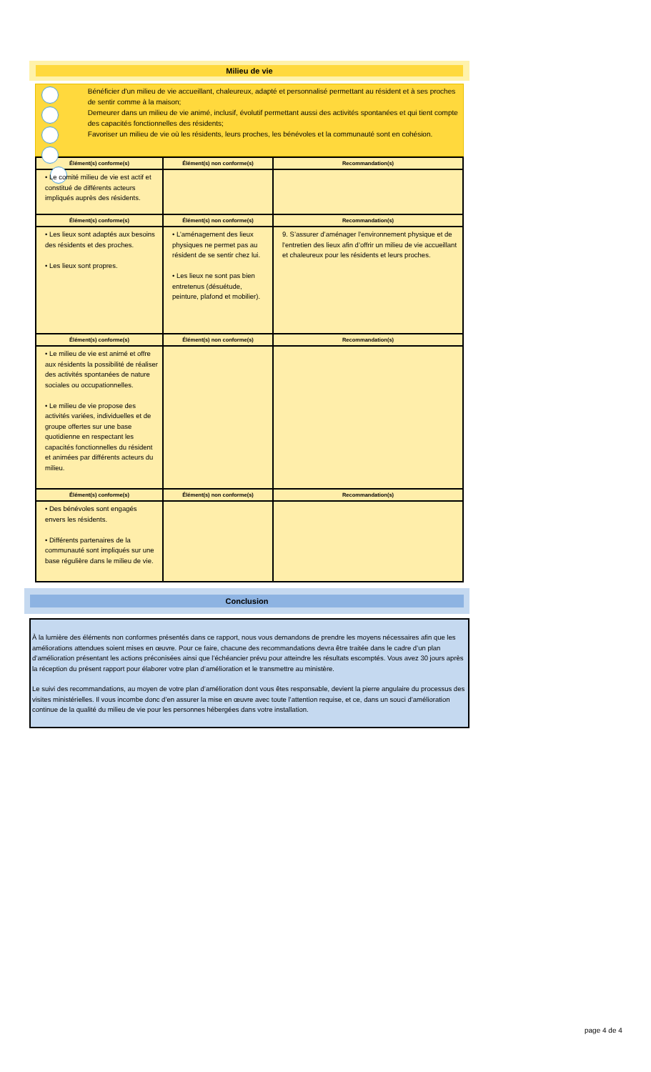Milieu de vie
Bénéficier d'un milieu de vie accueillant, chaleureux, adapté et personnalisé permettant au résident et à ses proches de sentir comme à la maison;
Demeurer dans un milieu de vie animé, inclusif, évolutif permettant aussi des activités spontanées et qui tient compte des capacités fonctionnelles des résidents;
Favoriser un milieu de vie où les résidents, leurs proches, les bénévoles et la communauté sont en cohésion.
| Élément(s) conforme(s) | Élément(s) non conforme(s) | Recommandation(s) |
| --- | --- | --- |
| • Le comité milieu de vie est actif et constitué de différents acteurs impliqués auprès des résidents. | | |
| Élément(s) conforme(s) | Élément(s) non conforme(s) | Recommandation(s) |
| • Les lieux sont adaptés aux besoins des résidents et des proches. • Les lieux sont propres. | • L’aménagement des lieux physiques ne permet pas au résident de se sentir chez lui. • Les lieux ne sont pas bien entretenus (désuétude, peinture, plafond et mobilier). | 9. S’assurer d’aménager l’environnement physique et de l'entretien des lieux afin d’offrir un milieu de vie accueillant et chaleureux pour les résidents et leurs proches. |
| Élément(s) conforme(s) | Élément(s) non conforme(s) | Recommandation(s) |
| • Le milieu de vie est animé et offre aux résidents la possibilité de réaliser des activités spontanées de nature sociales ou occupationnelles. • Le milieu de vie propose des activités variées, individuelles et de groupe offertes sur une base quotidienne en respectant les capacités fonctionnelles du résident et animées par différents acteurs du milieu. | | |
| Élément(s) conforme(s) | Élément(s) non conforme(s) | Recommandation(s) |
| • Des bénévoles sont engagés envers les résidents. • Différents partenaires de la communauté sont impliqués sur une base régulière dans le milieu de vie. | | |
Conclusion
À la lumière des éléments non conformes présentés dans ce rapport, nous vous demandons de prendre les moyens nécessaires afin que les améliorations attendues soient mises en œuvre. Pour ce faire, chacune des recommandations devra être traitée dans le cadre d’un plan d’amélioration présentant les actions préconisées ainsi que l’échéancier prévu pour atteindre les résultats escomptés. Vous avez 30 jours après la réception du présent rapport pour élaborer votre plan d’amélioration et le transmettre au ministère.
Le suivi des recommandations, au moyen de votre plan d’amélioration dont vous êtes responsable, devient la pierre angulaire du processus des visites ministérielles. Il vous incombe donc d’en assurer la mise en œuvre avec toute l’attention requise, et ce, dans un souci d’amélioration continue de la qualité du milieu de vie pour les personnes hébergées dans votre installation.
page 4 de 4